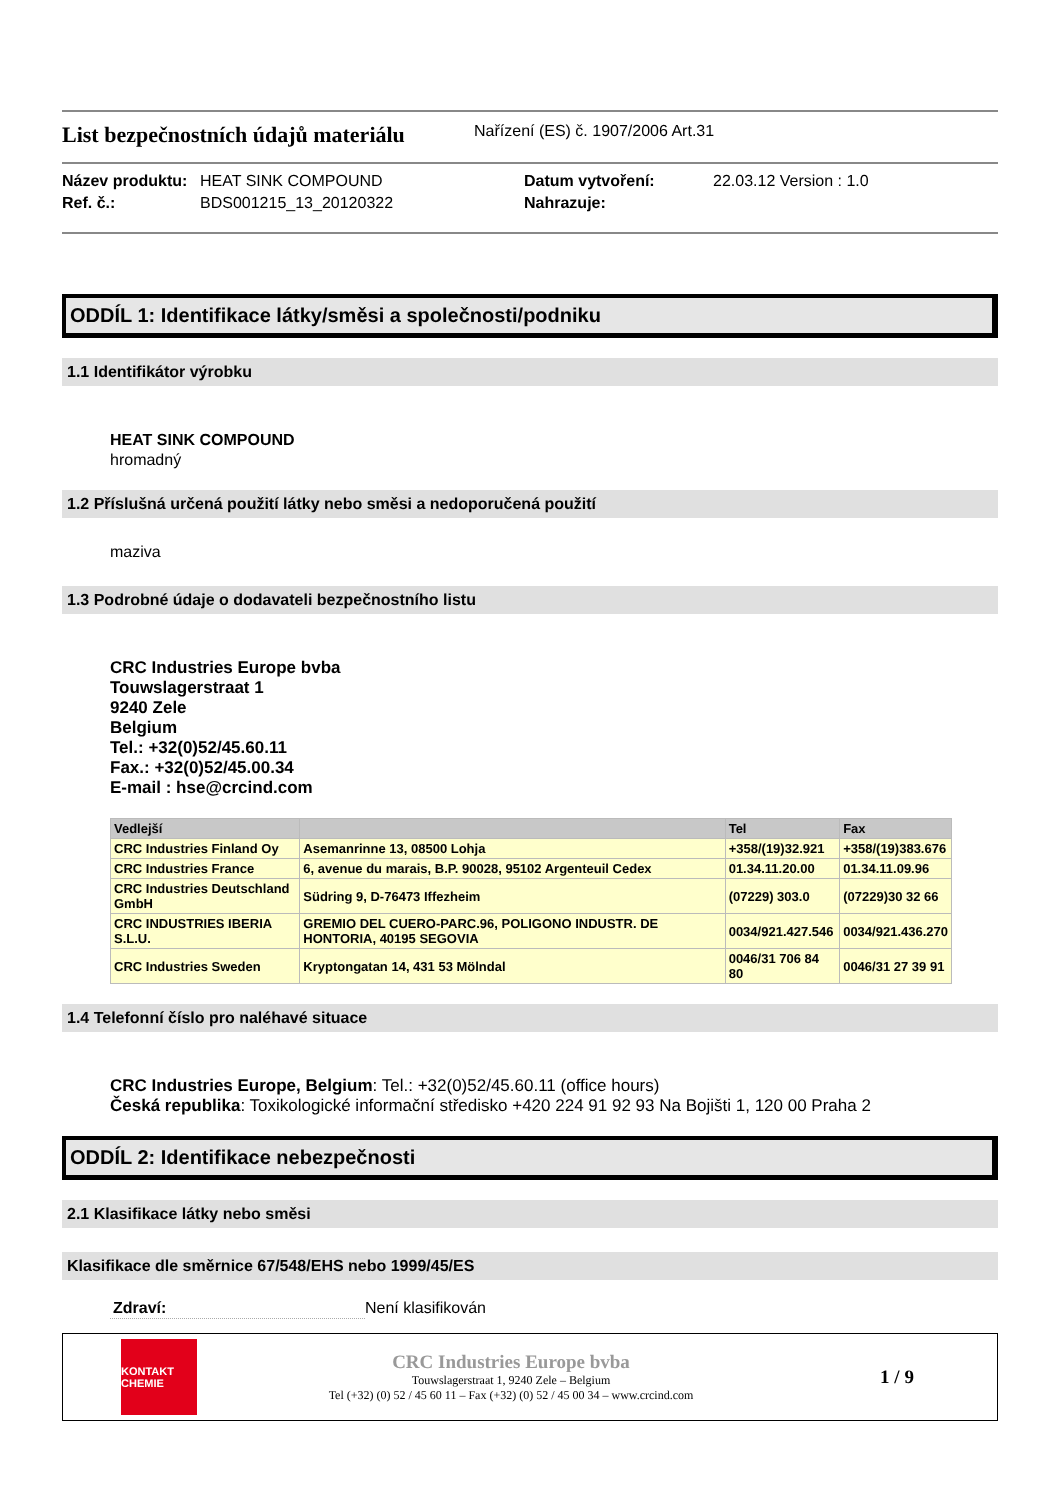List bezpečnostních údajů materiálu
Nařízení (ES) č. 1907/2006 Art.31
Název produktu: HEAT SINK COMPOUND Datum vytvoření: 22.03.12 Version : 1.0 Ref. č.: BDS001215_13_20120322 Nahrazuje:
ODDÍL 1: Identifikace látky/směsi a společnosti/podniku
1.1 Identifikátor výrobku
HEAT SINK COMPOUND
hromadný
1.2 Příslušná určená použití látky nebo směsi a nedoporučená použití
maziva
1.3 Podrobné údaje o dodavateli bezpečnostního listu
CRC Industries Europe bvba
Touwslagerstraat 1
9240 Zele
Belgium
Tel.: +32(0)52/45.60.11
Fax.: +32(0)52/45.00.34
E-mail : hse@crcind.com
| Vedlejší | | Tel | Fax |
| --- | --- | --- | --- |
| CRC Industries Finland Oy | Asemanrinne 13, 08500 Lohja | +358/(19)32.921 | +358/(19)383.676 |
| CRC Industries France | 6, avenue du marais, B.P. 90028, 95102 Argenteuil Cedex | 01.34.11.20.00 | 01.34.11.09.96 |
| CRC Industries Deutschland GmbH | Südring 9, D-76473 Iffezheim | (07229) 303.0 | (07229)30 32 66 |
| CRC INDUSTRIES IBERIA S.L.U. | GREMIO DEL CUERO-PARC.96, POLIGONO INDUSTR. DE HONTORIA, 40195 SEGOVIA | 0034/921.427.546 | 0034/921.436.270 |
| CRC Industries Sweden | Kryptongatan 14, 431 53 Mölndal | 0046/31 706 84 80 | 0046/31 27 39 91 |
1.4 Telefonní číslo pro naléhavé situace
CRC Industries Europe, Belgium: Tel.: +32(0)52/45.60.11 (office hours)
Česká republika: Toxikologické informační středisko +420 224 91 92 93 Na Bojišti 1, 120 00 Praha 2
ODDÍL 2: Identifikace nebezpečnosti
2.1 Klasifikace látky nebo směsi
Klasifikace dle směrnice 67/548/EHS nebo 1999/45/ES
Zdraví: Není klasifikován
KONTAKT CHEMIE
CRC Industries Europe bvba
Touwslagerstraat 1, 9240 Zele – Belgium
Tel (+32) (0) 52 / 45 60 11 – Fax (+32) (0) 52 / 45 00 34 – www.crcind.com
1 / 9